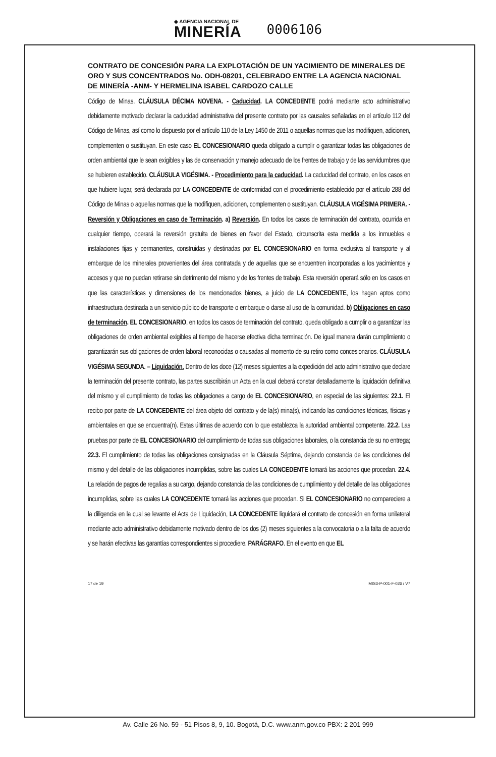◆ AGENCIA NACIONAL DE
MINERÍA
0006106
CONTRATO DE CONCESIÓN PARA LA EXPLOTACIÓN DE UN YACIMIENTO DE MINERALES DE ORO Y SUS CONCENTRADOS No. ODH-08201, CELEBRADO ENTRE LA AGENCIA NACIONAL DE MINERÍA -ANM- Y HERMELINA ISABEL CARDOZO CALLE
Código de Minas. CLÁUSULA DÉCIMA NOVENA. - Caducidad. LA CONCEDENTE podrá mediante acto administrativo debidamente motivado declarar la caducidad administrativa del presente contrato por las causales señaladas en el artículo 112 del Código de Minas, así como lo dispuesto por el artículo 110 de la Ley 1450 de 2011 o aquellas normas que las modifiquen, adicionen, complementen o sustituyan. En este caso EL CONCESIONARIO queda obligado a cumplir o garantizar todas las obligaciones de orden ambiental que le sean exigibles y las de conservación y manejo adecuado de los frentes de trabajo y de las servidumbres que se hubieren establecido. CLÁUSULA VIGÉSIMA. - Procedimiento para la caducidad. La caducidad del contrato, en los casos en que hubiere lugar, será declarada por LA CONCEDENTE de conformidad con el procedimiento establecido por el artículo 288 del Código de Minas o aquellas normas que la modifiquen, adicionen, complementen o sustituyan. CLÁUSULA VIGÉSIMA PRIMERA. - Reversión y Obligaciones en caso de Terminación. a) Reversión. En todos los casos de terminación del contrato, ocurrida en cualquier tiempo, operará la reversión gratuita de bienes en favor del Estado, circunscrita esta medida a los inmuebles e instalaciones fijas y permanentes, construidas y destinadas por EL CONCESIONARIO en forma exclusiva al transporte y al embarque de los minerales provenientes del área contratada y de aquellas que se encuentren incorporadas a los yacimientos y accesos y que no puedan retirarse sin detrimento del mismo y de los frentes de trabajo. Esta reversión operará sólo en los casos en que las características y dimensiones de los mencionados bienes, a juicio de LA CONCEDENTE, los hagan aptos como infraestructura destinada a un servicio público de transporte o embarque o darse al uso de la comunidad. b) Obligaciones en caso de terminación. EL CONCESIONARIO, en todos los casos de terminación del contrato, queda obligado a cumplir o a garantizar las obligaciones de orden ambiental exigibles al tiempo de hacerse efectiva dicha terminación. De igual manera darán cumplimiento o garantizarán sus obligaciones de orden laboral reconocidas o causadas al momento de su retiro como concesionarios. CLÁUSULA VIGÉSIMA SEGUNDA. – Liquidación. Dentro de los doce (12) meses siguientes a la expedición del acto administrativo que declare la terminación del presente contrato, las partes suscribirán un Acta en la cual deberá constar detalladamente la liquidación definitiva del mismo y el cumplimiento de todas las obligaciones a cargo de EL CONCESIONARIO, en especial de las siguientes: 22.1. El recibo por parte de LA CONCEDENTE del área objeto del contrato y de la(s) mina(s), indicando las condiciones técnicas, físicas y ambientales en que se encuentra(n). Estas últimas de acuerdo con lo que establezca la autoridad ambiental competente. 22.2. Las pruebas por parte de EL CONCESIONARIO del cumplimiento de todas sus obligaciones laborales, o la constancia de su no entrega; 22.3. El cumplimiento de todas las obligaciones consignadas en la Cláusula Séptima, dejando constancia de las condiciones del mismo y del detalle de las obligaciones incumplidas, sobre las cuales LA CONCEDENTE tomará las acciones que procedan. 22.4. La relación de pagos de regalías a su cargo, dejando constancia de las condiciones de cumplimiento y del detalle de las obligaciones incumplidas, sobre las cuales LA CONCEDENTE tomará las acciones que procedan. Si EL CONCESIONARIO no compareciere a la diligencia en la cual se levante el Acta de Liquidación, LA CONCEDENTE liquidará el contrato de concesión en forma unilateral mediante acto administrativo debidamente motivado dentro de los dos (2) meses siguientes a la convocatoria o a la falta de acuerdo y se harán efectivas las garantías correspondientes si procediere. PARÁGRAFO. En el evento en que EL
17 de 19 MIS3-P-001-F-026 / V7
Av. Calle 26 No. 59 - 51 Pisos 8, 9, 10. Bogotá, D.C. www.anm.gov.co PBX: 2 201 999